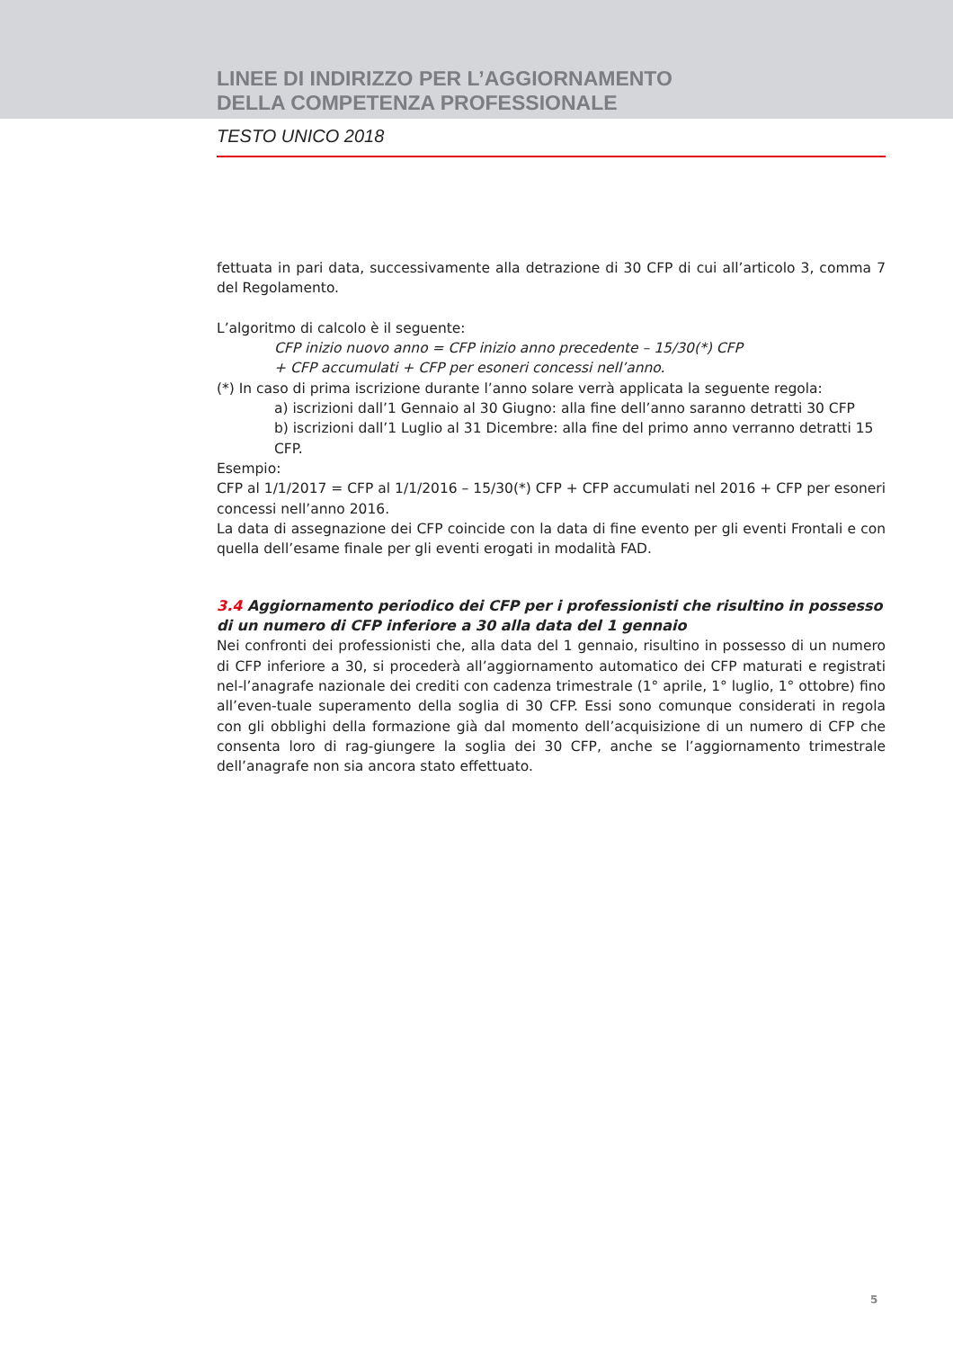LINEE DI INDIRIZZO PER L’AGGIORNAMENTO
DELLA COMPETENZA PROFESSIONALE
TESTO UNICO 2018
fettuata in pari data, successivamente alla detrazione di 30 CFP di cui all’articolo 3, comma 7 del Regolamento.
L’algoritmo di calcolo è il seguente:
CFP inizio nuovo anno = CFP inizio anno precedente – 15/30(*) CFP
+ CFP accumulati + CFP per esoneri concessi nell’anno.
(*) In caso di prima iscrizione durante l’anno solare verrà applicata la seguente regola:
a) iscrizioni dall’1 Gennaio al 30 Giugno: alla fine dell’anno saranno detratti 30 CFP
b) iscrizioni dall’1 Luglio al 31 Dicembre: alla fine del primo anno verranno detratti 15 CFP.
Esempio:
CFP al 1/1/2017 = CFP al 1/1/2016 – 15/30(*) CFP + CFP accumulati nel 2016 + CFP per esoneri concessi nell’anno 2016.
La data di assegnazione dei CFP coincide con la data di fine evento per gli eventi Frontali e con quella dell’esame finale per gli eventi erogati in modalità FAD.
3.4 Aggiornamento periodico dei CFP per i professionisti che risultino in possesso di un numero di CFP inferiore a 30 alla data del 1 gennaio
Nei confronti dei professionisti che, alla data del 1 gennaio, risultino in possesso di un numero di CFP inferiore a 30, si procederà all’aggiornamento automatico dei CFP maturati e registrati nel-l’anagrafe nazionale dei crediti con cadenza trimestrale (1° aprile, 1° luglio, 1° ottobre) fino all’even-tuale superamento della soglia di 30 CFP. Essi sono comunque considerati in regola con gli obblighi della formazione già dal momento dell’acquisizione di un numero di CFP che consenta loro di rag-giungere la soglia dei 30 CFP, anche se l’aggiornamento trimestrale dell’anagrafe non sia ancora stato effettuato.
5